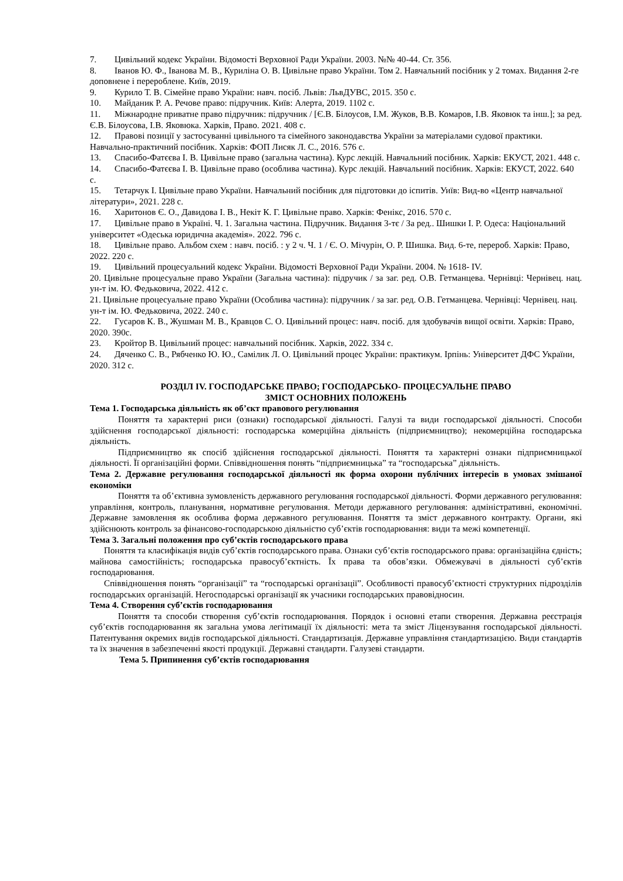7. Цивільний кодекс України. Відомості Верховної Ради України. 2003. №№ 40-44. Ст. 356.
8. Іванов Ю. Ф., Іванова М. В., Куриліна О. В. Цивільне право України. Том 2. Навчальний посібник у 2 томах. Видання 2-ге доповнене і перероблене. Київ, 2019.
9. Курило Т. В. Сімейне право України: навч. посіб. Львів: ЛьвДУВС, 2015. 350 с.
10. Майданик Р. А. Речове право: підручник. Київ: Алерта, 2019. 1102 с.
11. Міжнародне приватне право підручник: підручник / [Є.В. Білоусов, І.М. Жуков, В.В. Комаров, І.В. Яковюк та інш.]; за ред. Є.В. Білоусова, І.В. Яковюка. Харків, Право. 2021. 408 с.
12. Правові позиції у застосуванні цивільного та сімейного законодавства України за матеріалами судової практики. Навчально-практичний посібник. Харків: ФОП Лисяк Л. С., 2016. 576 с.
13. Спасибо-Фатєєва І. В. Цивільне право (загальна частина). Курс лекцій. Навчальний посібник. Харків: ЕКУСТ, 2021. 448 с.
14. Спасибо-Фатєєва І. В. Цивільне право (особлива частина). Курс лекцій. Навчальний посібник. Харків: ЕКУСТ, 2022. 640 с.
15. Тетарчук І. Цивільне право України. Навчальний посібник для підготовки до іспитів. Уиїв: Вид-во «Центр навчальної літератури», 2021. 228 с.
16. Харитонов Є. О., Давидова І. В., Некіт К. Г. Цивільне право. Харків: Фенікс, 2016. 570 с.
17. Цивільне право в Україні. Ч. 1. Загальна частина. Підручник. Видання 3-тє / За ред.. Шишки І. Р. Одеса: Національний університет «Одеська юридична академія». 2022. 796 с.
18. Цивільне право. Альбом схем : навч. посіб. : у 2 ч. Ч. 1 / Є. О. Мічурін, О. Р. Шишка. Вид. 6-те, перероб. Харків: Право, 2022. 220 с.
19. Цивільний процесуальний кодекс України. Відомості Верховної Ради України. 2004. № 1618- IV.
20. Цивільне процесуальне право України (Загальна частина): підручик / за заг. ред. О.В. Гетманцева. Чернівці: Чернівец. нац. ун-т ім. Ю. Федьковича, 2022. 412 с.
21. Цивільне процесуальне право України (Особлива частина): підручник / за заг. ред. О.В. Гетманцева. Чернівці: Чернівец. нац. ун-т ім. Ю. Федьковича, 2022. 240 с.
22. Гусаров К. В., Жушман М. В., Кравцов С. О. Цивільний процес: навч. посіб. для здобувачів вищої освіти. Харків: Право, 2020. 390с.
23. Кройтор В. Цивільний процес: навчальний посібник. Харків, 2022. 334 с.
24. Дяченко С. В., Рябченко Ю. Ю., Самілик Л. О. Цивільний процес України: практикум. Ірпінь: Університет ДФС України, 2020. 312 с.
РОЗДІЛ IV. ГОСПОДАРСЬКЕ ПРАВО; ГОСПОДАРСЬКО- ПРОЦЕСУАЛЬНЕ ПРАВО
ЗМІСТ ОСНОВНИХ ПОЛОЖЕНЬ
Тема 1. Господарська діяльність як об’єкт правового регулювання
Поняття та характерні риси (ознаки) господарської діяльності. Галузі та види господарської діяльності. Способи здійснення господарської діяльності: господарська комерційна діяльність (підприємництво); некомерційна господарська діяльність.
Підприємництво як спосіб здійснення господарської діяльності. Поняття та характерні ознаки підприємницької діяльності. Її організаційні форми. Співвідношення понять “підприємницька” та “господарська” діяльність.
Тема 2. Державне регулювання господарської діяльності як форма охорони публічних інтересів в умовах змішаної економіки
Поняття та об’єктивна зумовленість державного регулювання господарської діяльності. Форми державного регулювання: управління, контроль, планування, нормативне регулювання. Методи державного регулювання: адміністративні, економічні. Державне замовлення як особлива форма державного регулювання. Поняття та зміст державного контракту. Органи, які здійснюють контроль за фінансово-господарською діяльністю суб’єктів господарювання: види та межі компетенції.
Тема 3. Загальні положення про суб’єктів господарського права
Поняття та класифікація видів суб’єктів господарського права. Ознаки суб’єктів господарського права: організаційна єдність; майнова самостійність; господарська правосуб’єктність. Їх права та обов’язки. Обмежувачі в діяльності суб’єктів господарювання.
Співвідношення понять “організації” та “господарські організації”. Особливості правосуб’єктності структурних підрозділів господарських організацій. Негосподарські організації як учасники господарських правовідносин.
Тема 4. Створення суб’єктів господарювання
Поняття та способи створення суб’єктів господарювання. Порядок і основні етапи створення. Державна реєстрація суб’єктів господарювання як загальна умова легітимації їх діяльності: мета та зміст Ліцензування господарської діяльності. Патентування окремих видів господарської діяльності. Стандартизація. Державне управління стандартизацією. Види стандартів та їх значення в забезпеченні якості продукції. Державні стандарти. Галузеві стандарти.
Тема 5. Припинення суб’єктів господарювання